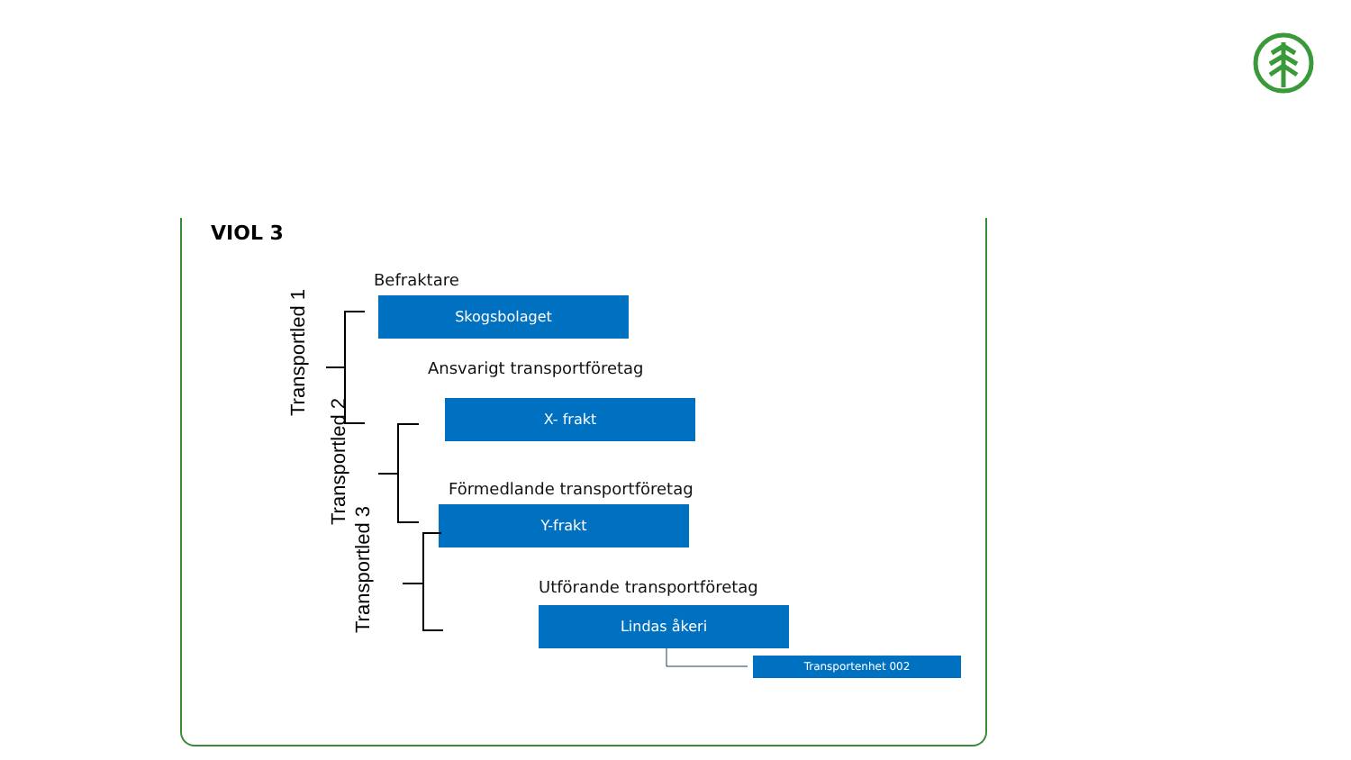VIOL 3
Befraktare
Skogsbolaget
Ansvarigt transportföretag
X- frakt
Förmedlande transportföretag
Y-frakt
Utförande transportföretag
Lindas åkeri
Transportenhet 002
Transportled 1
Transportled 2
Transportled 3